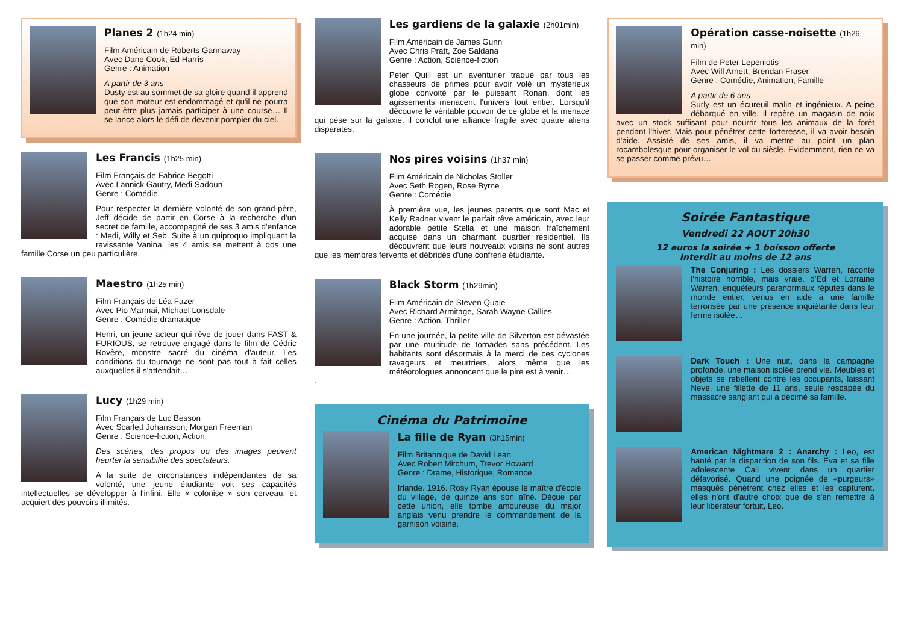Planes 2 (1h24 min)
Film Américain de Roberts Gannaway
Avec Dane Cook, Ed Harris
Genre : Animation
A partir de 3 ans
Dusty est au sommet de sa gloire quand il apprend que son moteur est endommagé et qu'il ne pourra peut-être plus jamais participer à une course… Il se lance alors le défi de devenir pompier du ciel.
Les Francis (1h25 min)
Film Français de Fabrice Begotti
Avec Lannick Gautry, Medi Sadoun
Genre : Comédie
Pour respecter la dernière volonté de son grand-père, Jeff décide de partir en Corse à la recherche d'un secret de famille, accompagné de ses 3 amis d'enfance : Medi, Willy et Seb. Suite à un quiproquo impliquant la ravissante Vanina, les 4 amis se mettent à dos une famille Corse un peu particulière,
Maestro (1h25 min)
Film Français de Léa Fazer
Avec Pio Marmai, Michael Lonsdale
Genre : Comédie dramatique
Henri, un jeune acteur qui rêve de jouer dans FAST & FURIOUS, se retrouve engagé dans le film de Cédric Rovère, monstre sacré du cinéma d'auteur. Les conditions du tournage ne sont pas tout à fait celles auxquelles il s'attendait…
Lucy (1h29 min)
Film Français de Luc Besson
Avec Scarlett Johansson, Morgan Freeman
Genre : Science-fiction, Action
Des scènes, des propos ou des images peuvent heurter la sensibilité des spectateurs.
A la suite de circonstances indépendantes de sa volonté, une jeune étudiante voit ses capacités intellectuelles se développer à l'infini. Elle « colonise » son cerveau, et acquiert des pouvoirs illimités.
Les gardiens de la galaxie (2h01min)
Film Américain de James Gunn
Avec Chris Pratt, Zoe Saldana
Genre : Action, Science-fiction
Peter Quill est un aventurier traqué par tous les chasseurs de primes pour avoir volé un mystérieux globe convoité par le puissant Ronan, dont les agissements menacent l'univers tout entier. Lorsqu'il découvre le véritable pouvoir de ce globe et la menace qui pèse sur la galaxie, il conclut une alliance fragile avec quatre aliens disparates.
Nos pires voisins (1h37 min)
Film Américain de Nicholas Stoller
Avec Seth Rogen, Rose Byrne
Genre : Comédie
À première vue, les jeunes parents que sont Mac et Kelly Radner vivent le parfait rêve américain, avec leur adorable petite Stella et une maison fraîchement acquise dans un charmant quartier résidentiel. Ils découvrent que leurs nouveaux voisins ne sont autres que les membres fervents et débridés d'une confrérie étudiante.
Black Storm (1h29min)
Film Américain de Steven Quale
Avec Richard Armitage, Sarah Wayne Callies
Genre : Action, Thriller
En une journée, la petite ville de Silverton est dévastée par une multitude de tornades sans précédent. Les habitants sont désormais à la merci de ces cyclones ravageurs et meurtriers, alors même que les météorologues annoncent que le pire est à venir…
.
Cinéma du Patrimoine
La fille de Ryan (3h15min)
Film Britannique de David Lean
Avec Robert Mitchum, Trevor Howard
Genre : Drame, Historique, Romance
Irlande. 1916. Rosy Ryan épouse le maître d'école du village, de quinze ans son aîné. Déçue par cette union, elle tombe amoureuse du major anglais venu prendre le commandement de la garnison voisine.
Opération casse-noisette (1h26 min)
Film de Peter Lepeniotis
Avec Will Arnett, Brendan Fraser
Genre : Comédie, Animation, Famille
A partir de 6 ans
Surly est un écureuil malin et ingénieux. A peine débarqué en ville, il repère un magasin de noix avec un stock suffisant pour nourrir tous les animaux de la forêt pendant l'hiver. Mais pour pénétrer cette forteresse, il va avoir besoin d'aide. Assisté de ses amis, il va mettre au point un plan rocambolesque pour organiser le vol du siècle. Evidemment, rien ne va se passer comme prévu…
Soirée Fantastique
Vendredi 22 AOUT 20h30
12 euros la soirée + 1 boisson offerte
Interdit au moins de 12 ans
The Conjuring : Les dossiers Warren, raconte l'histoire horrible, mais vraie, d'Ed et Lorraine Warren, enquêteurs paranormaux réputés dans le monde entier, venus en aide à une famille terrorisée par une présence inquiétante dans leur ferme isolée…
Dark Touch : Une nuit, dans la campagne profonde, une maison isolée prend vie. Meubles et objets se rebellent contre les occupants, laissant Neve, une fillette de 11 ans, seule rescapée du massacre sanglant qui a décimé sa famille.
American Nightmare 2 : Anarchy : Leo, est hanté par la disparition de son fils. Eva et sa fille adolescente Cali vivent dans un quartier défavorisé. Quand une poignée de «purgeurs» masqués pénètrent chez elles et les capturent, elles n'ont d'autre choix que de s'en remettre à leur libérateur fortuit, Leo.